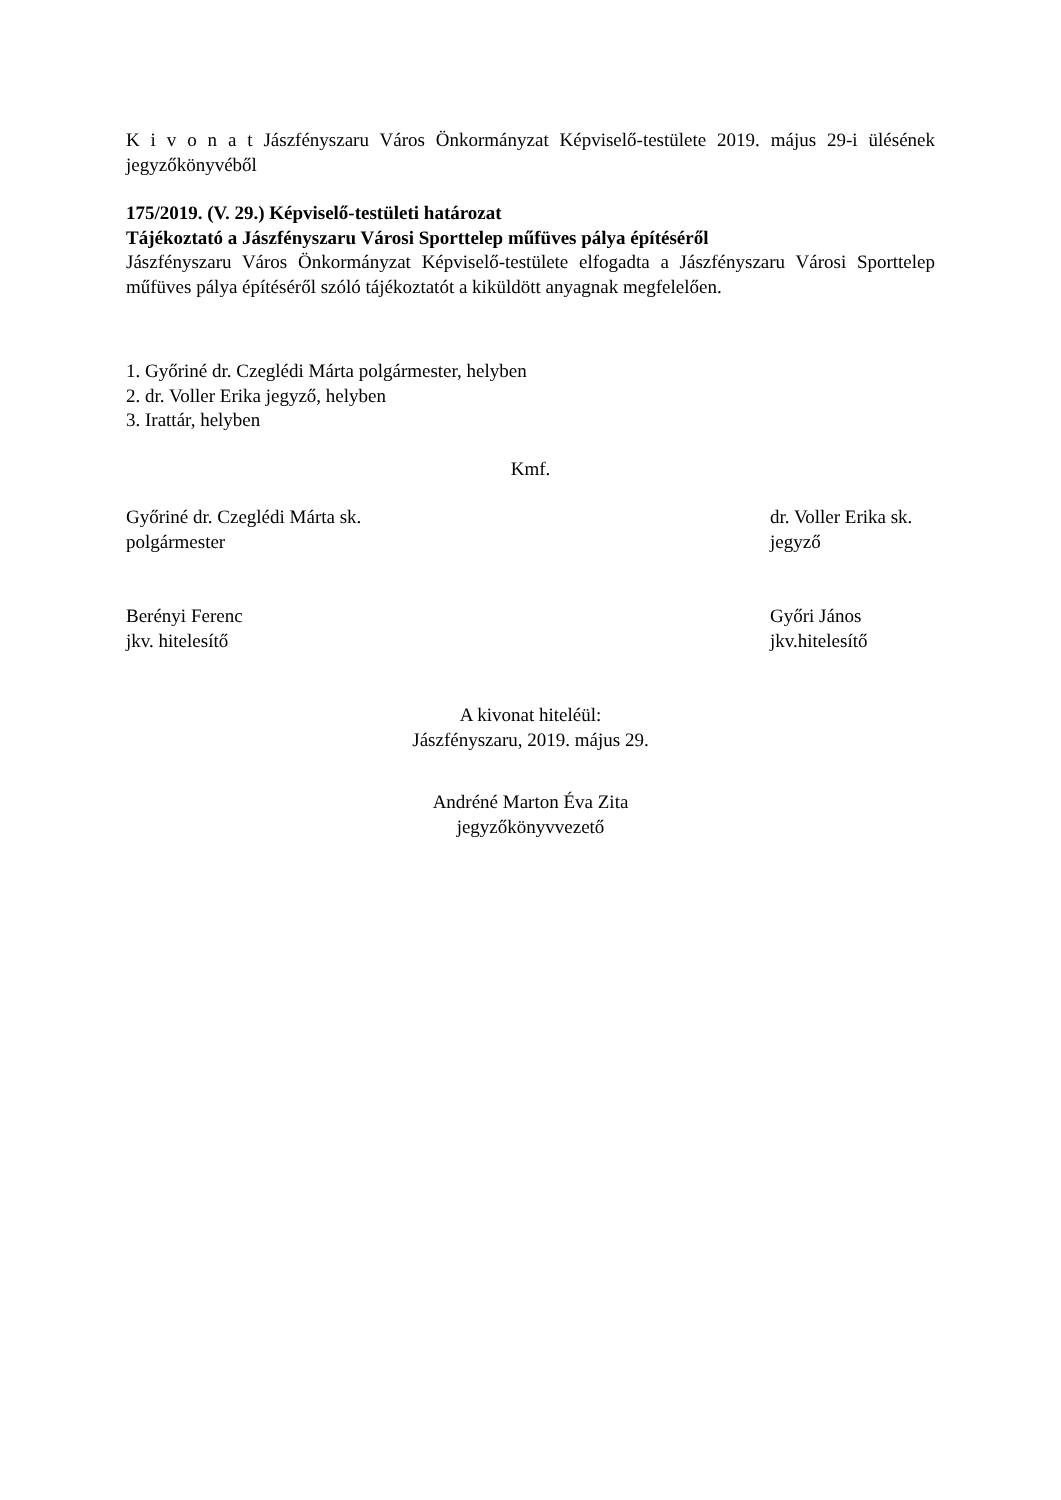K i v o n a t Jászfényszaru Város Önkormányzat Képviselő-testülete 2019. május 29-i ülésének jegyzőkönyvéből
175/2019. (V. 29.) Képviselő-testületi határozat
Tájékoztató a Jászfényszaru Városi Sporttelep műfüves pálya építéséről
Jászfényszaru Város Önkormányzat Képviselő-testülete elfogadta a Jászfényszaru Városi Sporttelep műfüves pálya építéséről szóló tájékoztatót a kiküldött anyagnak megfelelően.
1. Győriné dr. Czeglédi Márta polgármester, helyben
2. dr. Voller Erika jegyző, helyben
3. Irattár, helyben
Kmf.
Győriné dr. Czeglédi Márta sk.
polgármester
dr. Voller Erika sk.
jegyző
Berényi Ferenc
jkv. hitelesítő
Győri János
jkv.hitelesítő
A kivonat hiteléül:
Jászfényszaru, 2019. május 29.
Andréné Marton Éva Zita
jegyzőkönyvvezető